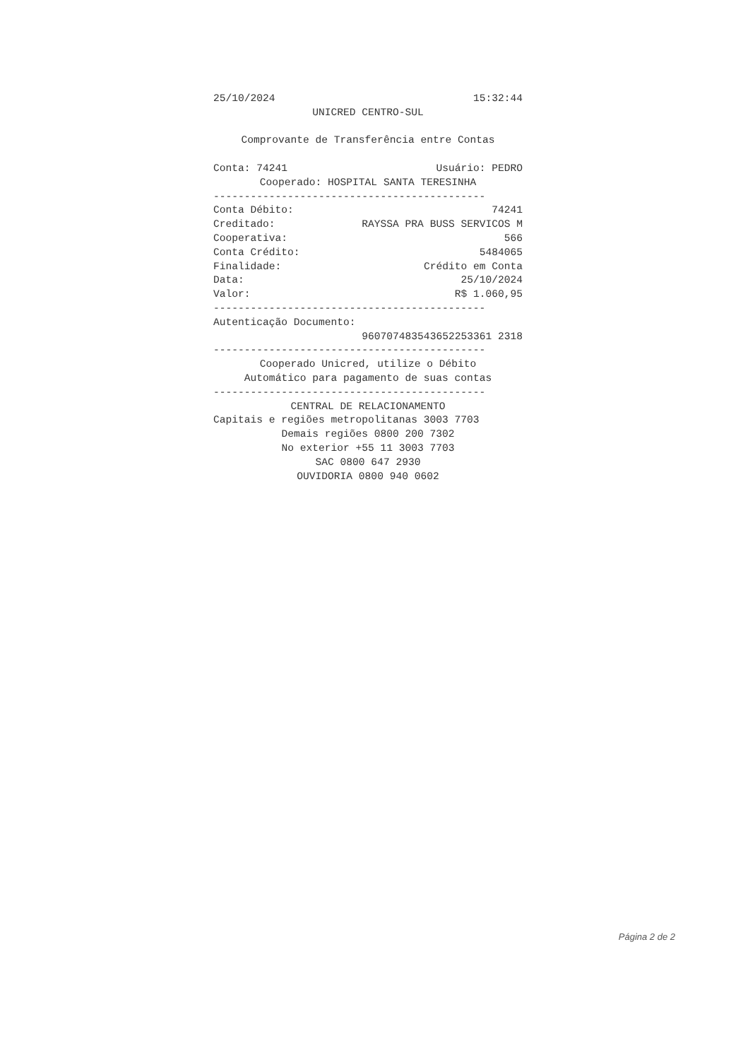25/10/2024 15:32:44
UNICRED CENTRO-SUL
Comprovante de Transferência entre Contas
Conta: 74241 Usuário: PEDRO
Cooperado: HOSPITAL SANTA TERESINHA
--------------------------------------------
Conta Débito: 74241
Creditado: RAYSSA PRA BUSS SERVICOS M
Cooperativa: 566
Conta Crédito: 5484065
Finalidade: Crédito em Conta
Data: 25/10/2024
Valor: R$ 1.060,95
--------------------------------------------
Autenticação Documento:
960707483543652253361 2318
--------------------------------------------
Cooperado Unicred, utilize o Débito
Automático para pagamento de suas contas
--------------------------------------------
CENTRAL DE RELACIONAMENTO
Capitais e regiões metropolitanas 3003 7703
Demais regiões 0800 200 7302
No exterior +55 11 3003 7703
SAC 0800 647 2930
OUVIDORIA 0800 940 0602
Página 2 de 2